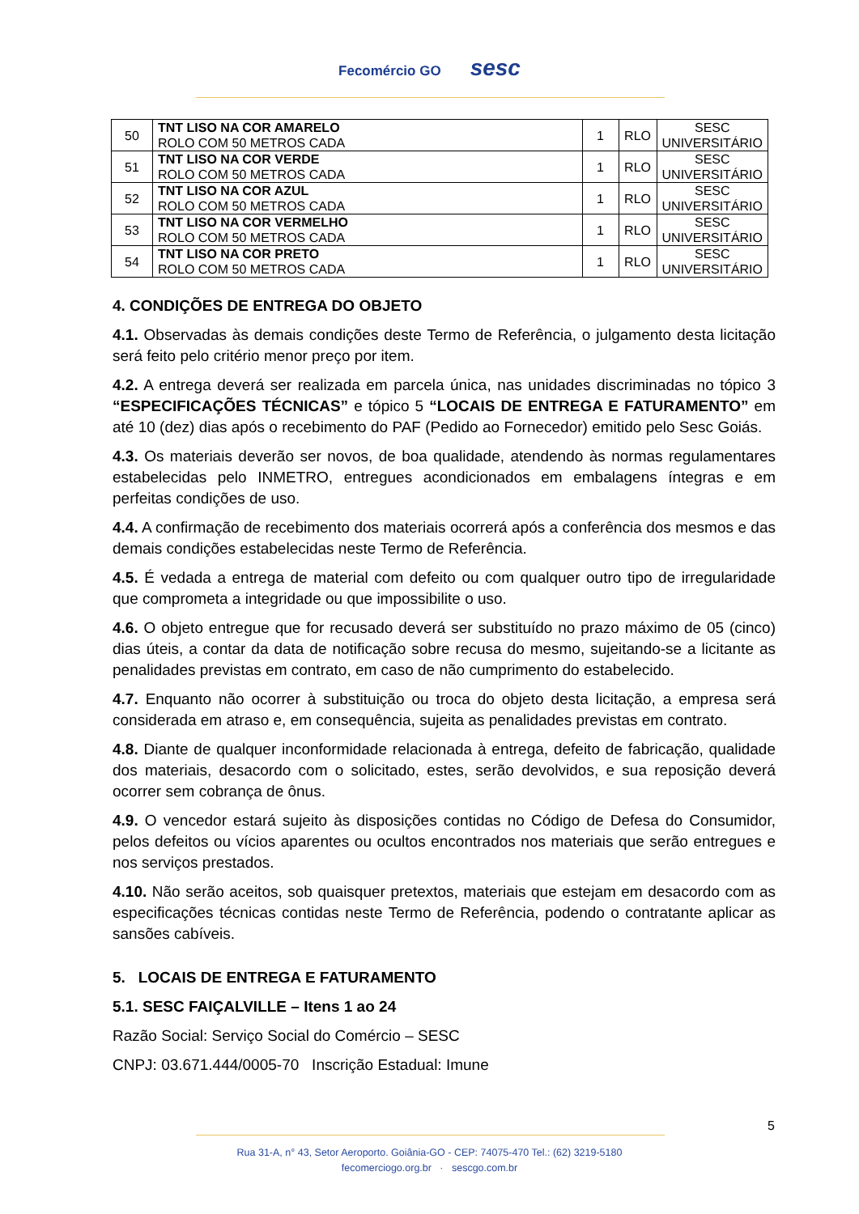Fecomércio GO sesc
| 50 | TNT LISO NA COR AMARELO ROLO COM 50 METROS CADA | 1 | RLO | SESC UNIVERSITÁRIO |
| 51 | TNT LISO NA COR VERDE ROLO COM 50 METROS CADA | 1 | RLO | SESC UNIVERSITÁRIO |
| 52 | TNT LISO NA COR AZUL ROLO COM 50 METROS CADA | 1 | RLO | SESC UNIVERSITÁRIO |
| 53 | TNT LISO NA COR VERMELHO ROLO COM 50 METROS CADA | 1 | RLO | SESC UNIVERSITÁRIO |
| 54 | TNT LISO NA COR PRETO ROLO COM 50 METROS CADA | 1 | RLO | SESC UNIVERSITÁRIO |
4. CONDIÇÕES DE ENTREGA DO OBJETO
4.1. Observadas às demais condições deste Termo de Referência, o julgamento desta licitação será feito pelo critério menor preço por item.
4.2. A entrega deverá ser realizada em parcela única, nas unidades discriminadas no tópico 3 “ESPECIFICAÇÕES TÉCNICAS” e tópico 5 “LOCAIS DE ENTREGA E FATURAMENTO” em até 10 (dez) dias após o recebimento do PAF (Pedido ao Fornecedor) emitido pelo Sesc Goiás.
4.3. Os materiais deverão ser novos, de boa qualidade, atendendo às normas regulamentares estabelecidas pelo INMETRO, entregues acondicionados em embalagens íntegras e em perfeitas condições de uso.
4.4. A confirmação de recebimento dos materiais ocorrerá após a conferência dos mesmos e das demais condições estabelecidas neste Termo de Referência.
4.5. É vedada a entrega de material com defeito ou com qualquer outro tipo de irregularidade que comprometa a integridade ou que impossibilite o uso.
4.6. O objeto entregue que for recusado deverá ser substituído no prazo máximo de 05 (cinco) dias úteis, a contar da data de notificação sobre recusa do mesmo, sujeitando-se a licitante as penalidades previstas em contrato, em caso de não cumprimento do estabelecido.
4.7. Enquanto não ocorrer à substituição ou troca do objeto desta licitação, a empresa será considerada em atraso e, em consequência, sujeita as penalidades previstas em contrato.
4.8. Diante de qualquer inconformidade relacionada à entrega, defeito de fabricação, qualidade dos materiais, desacordo com o solicitado, estes, serão devolvidos, e sua reposição deverá ocorrer sem cobrança de ônus.
4.9. O vencedor estará sujeito às disposições contidas no Código de Defesa do Consumidor, pelos defeitos ou vícios aparentes ou ocultos encontrados nos materiais que serão entregues e nos serviços prestados.
4.10. Não serão aceitos, sob quaisquer pretextos, materiais que estejam em desacordo com as especificações técnicas contidas neste Termo de Referência, podendo o contratante aplicar as sansões cabíveis.
5. LOCAIS DE ENTREGA E FATURAMENTO
5.1. SESC FAIÇALVILLE – Itens 1 ao 24
Razão Social: Serviço Social do Comércio – SESC
CNPJ: 03.671.444/0005-70 Inscrição Estadual: Imune
5
Rua 31-A, n° 43, Setor Aeroporto. Goiânia-GO - CEP: 74075-470 Tel.: (62) 3219-5180
fecomerciogo.org.br · sescgo.com.br